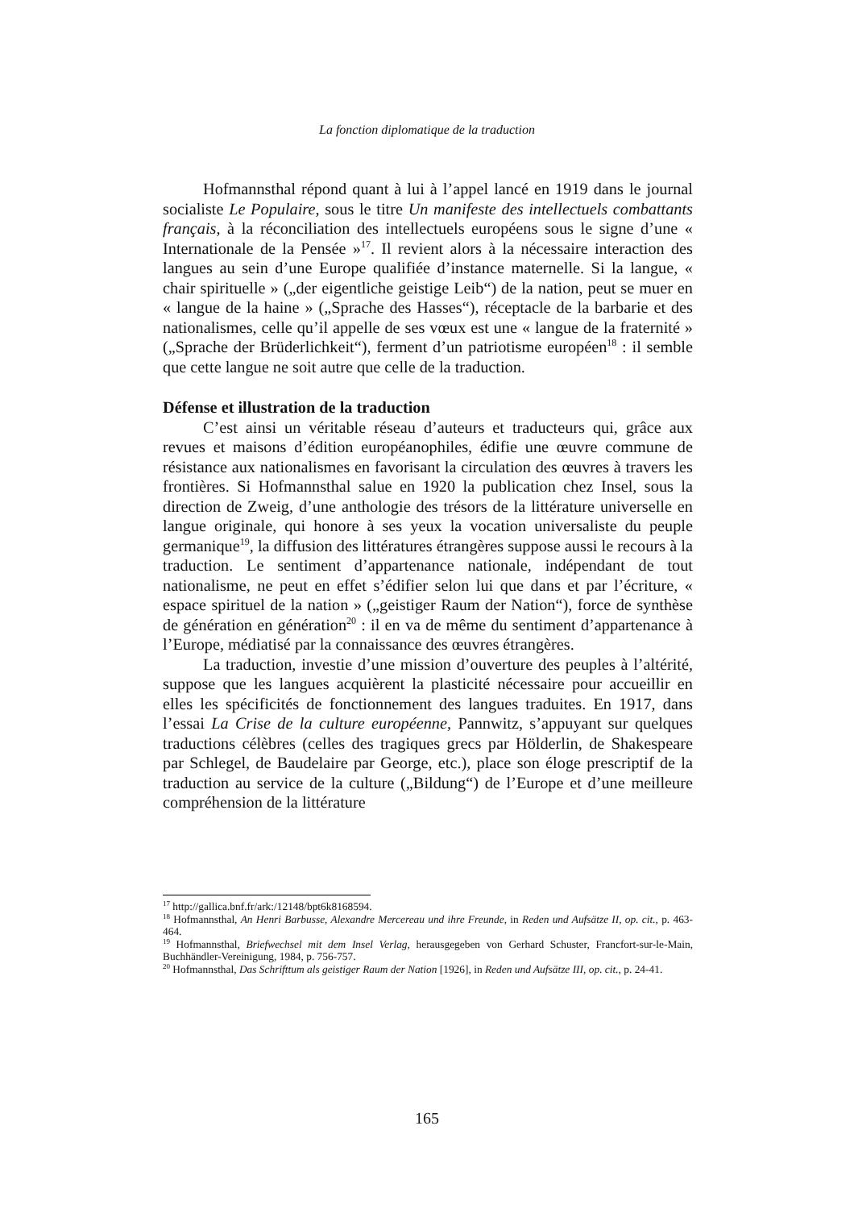La fonction diplomatique de la traduction
Hofmannsthal répond quant à lui à l’appel lancé en 1919 dans le journal socialiste Le Populaire, sous le titre Un manifeste des intellectuels combattants français, à la réconciliation des intellectuels européens sous le signe d’une « Internationale de la Pensée »<sup>17</sup>. Il revient alors à la nécessaire interaction des langues au sein d’une Europe qualifiée d’instance maternelle. Si la langue, « chair spirituelle » („der eigentliche geistige Leib“) de la nation, peut se muer en « langue de la haine » („Sprache des Hasses“), réceptacle de la barbarie et des nationalismes, celle qu’il appelle de ses vœux est une « langue de la fraternité » („Sprache der Brüderlichkeit“), ferment d’un patriotisme européen<sup>18</sup> : il semble que cette langue ne soit autre que celle de la traduction.
Défense et illustration de la traduction
C’est ainsi un véritable réseau d’auteurs et traducteurs qui, grâce aux revues et maisons d’édition européanophiles, édifie une œuvre commune de résistance aux nationalismes en favorisant la circulation des œuvres à travers les frontières. Si Hofmannsthal salue en 1920 la publication chez Insel, sous la direction de Zweig, d’une anthologie des trésors de la littérature universelle en langue originale, qui honore à ses yeux la vocation universaliste du peuple germanique<sup>19</sup>, la diffusion des littératures étrangères suppose aussi le recours à la traduction. Le sentiment d’appartenance nationale, indépendant de tout nationalisme, ne peut en effet s’édifier selon lui que dans et par l’écriture, « espace spirituel de la nation » („geistiger Raum der Nation“), force de synthèse de génération en génération<sup>20</sup> : il en va de même du sentiment d’appartenance à l’Europe, médiatisé par la connaissance des œuvres étrangères.
La traduction, investie d’une mission d’ouverture des peuples à l’altérité, suppose que les langues acquièrent la plasticité nécessaire pour accueillir en elles les spécificités de fonctionnement des langues traduites. En 1917, dans l’essai La Crise de la culture européenne, Pannwitz, s’appuyant sur quelques traductions célèbres (celles des tragiques grecs par Hölderlin, de Shakespeare par Schlegel, de Baudelaire par George, etc.), place son éloge prescriptif de la traduction au service de la culture („Bildung“) de l’Europe et d’une meilleure compréhension de la littérature
<sup>17</sup> http://gallica.bnf.fr/ark:/12148/bpt6k8168594.
<sup>18</sup> Hofmannsthal, An Henri Barbusse, Alexandre Mercereau und ihre Freunde, in Reden und Aufsätze II, op. cit., p. 463-464.
<sup>19</sup> Hofmannsthal, Briefwechsel mit dem Insel Verlag, herausgegeben von Gerhard Schuster, Francfort-sur-le-Main, Buchhändler-Vereinigung, 1984, p. 756-757.
<sup>20</sup> Hofmannsthal, Das Schrifttum als geistiger Raum der Nation [1926], in Reden und Aufsätze III, op. cit., p. 24-41.
165